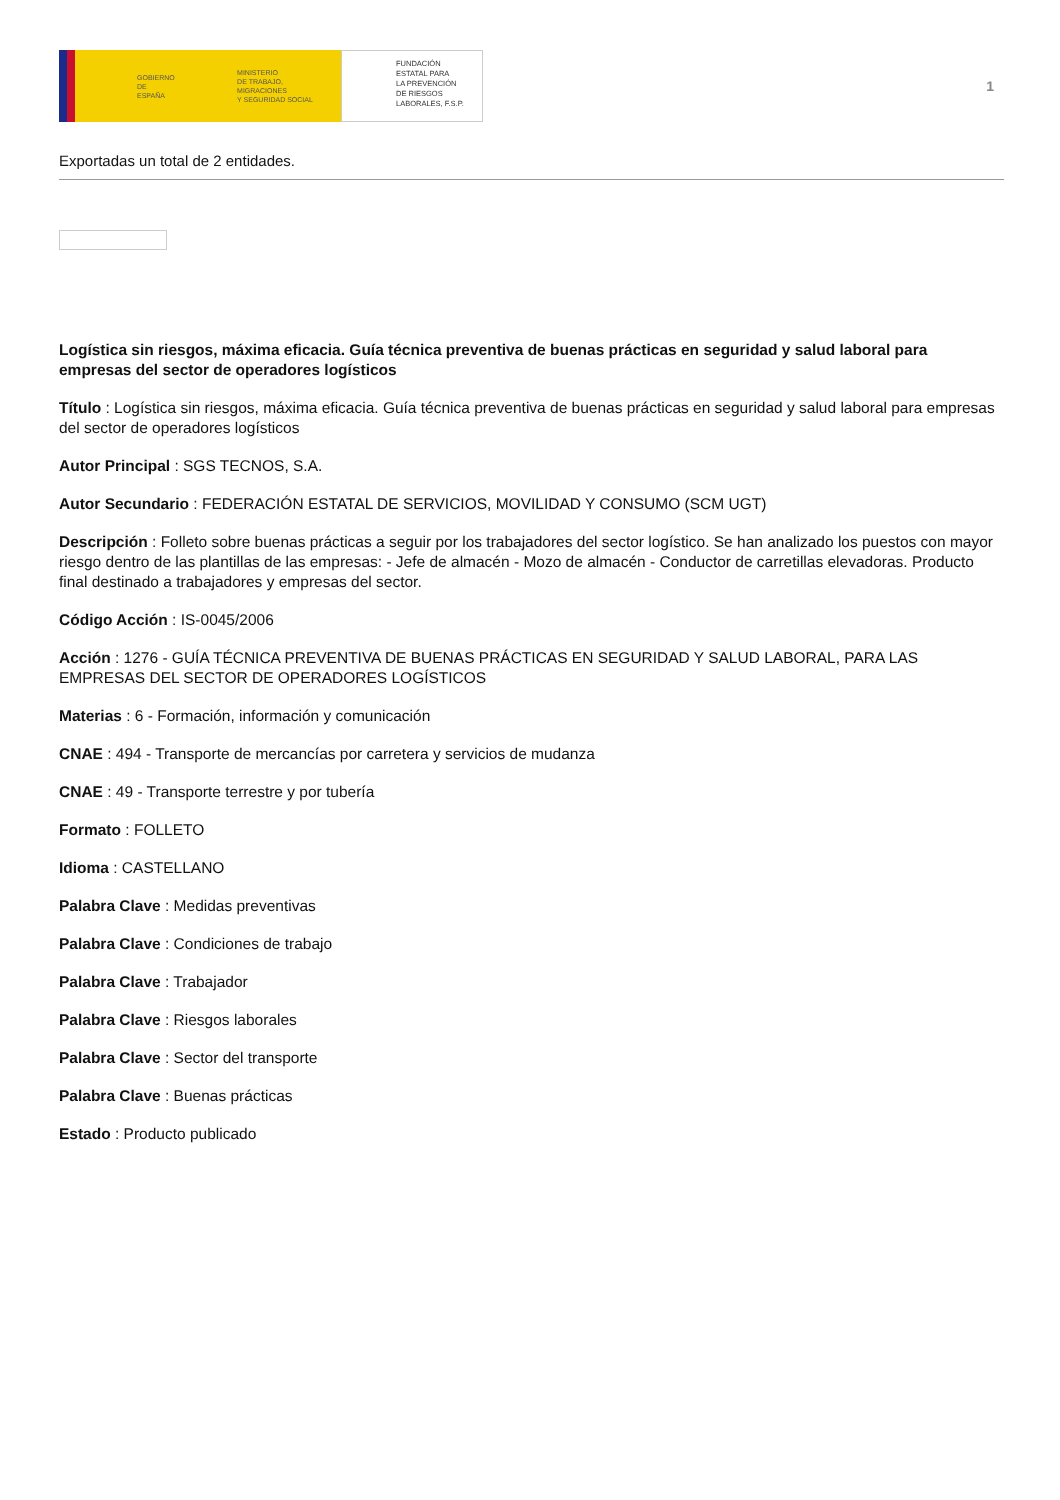GOBIERNO
DE ESPAÑA
MINISTERIO
DE TRABAJO, MIGRACIONES
Y SEGURIDAD SOCIAL
FUNDACIÓN
ESTATAL PARA
LA PREVENCIÓN
DE RIESGOS
LABORALES, F.S.P.
1
Exportadas un total de 2 entidades.
Logística sin riesgos, máxima eficacia. Guía técnica preventiva de buenas prácticas en seguridad y salud laboral para empresas del sector de operadores logísticos
Título : Logística sin riesgos, máxima eficacia. Guía técnica preventiva de buenas prácticas en seguridad y salud laboral para empresas del sector de operadores logísticos
Autor Principal : SGS TECNOS, S.A.
Autor Secundario : FEDERACIÓN ESTATAL DE SERVICIOS, MOVILIDAD Y CONSUMO (SCM UGT)
Descripción : Folleto sobre buenas prácticas a seguir por los trabajadores del sector logístico. Se han analizado los puestos con mayor riesgo dentro de las plantillas de las empresas: - Jefe de almacén - Mozo de almacén - Conductor de carretillas elevadoras. Producto final destinado a trabajadores y empresas del sector.
Código Acción : IS-0045/2006
Acción : 1276 - GUÍA TÉCNICA PREVENTIVA DE BUENAS PRÁCTICAS EN SEGURIDAD Y SALUD LABORAL, PARA LAS EMPRESAS DEL SECTOR DE OPERADORES LOGÍSTICOS
Materias : 6 - Formación, información y comunicación
CNAE : 494 - Transporte de mercancías por carretera y servicios de mudanza
CNAE : 49 - Transporte terrestre y por tubería
Formato : FOLLETO
Idioma : CASTELLANO
Palabra Clave : Medidas preventivas
Palabra Clave : Condiciones de trabajo
Palabra Clave : Trabajador
Palabra Clave : Riesgos laborales
Palabra Clave : Sector del transporte
Palabra Clave : Buenas prácticas
Estado : Producto publicado